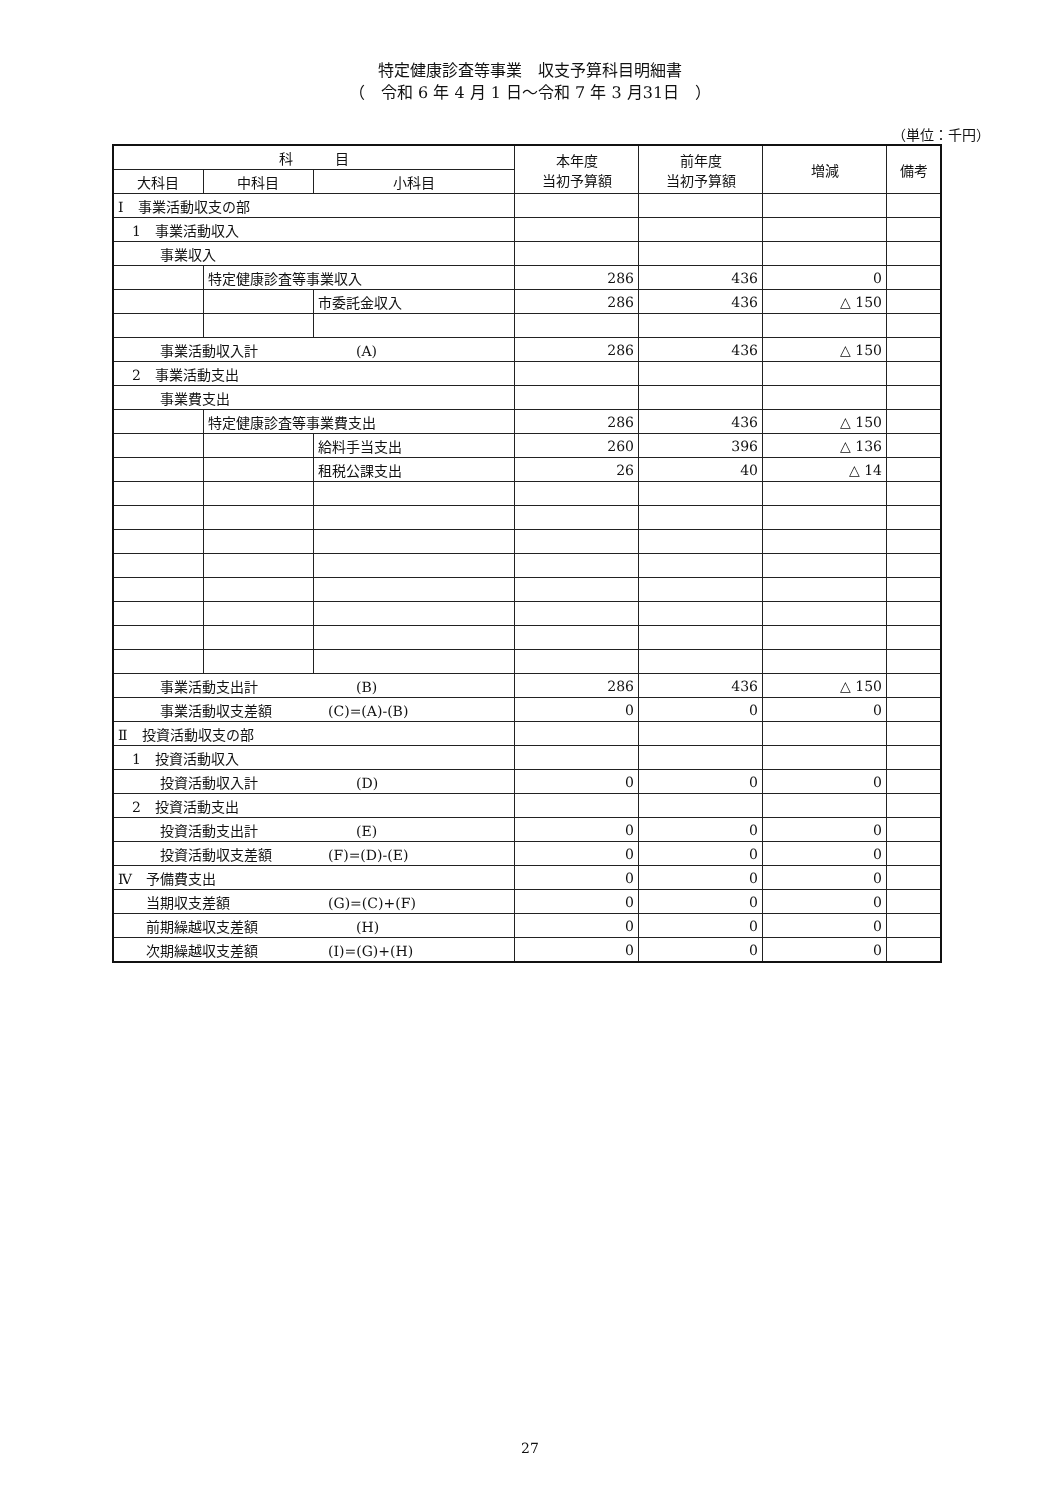特定健康診査等事業　収支予算科目明細書
（　令和 6 年 4 月 1 日～令和 7 年 3 月31日　）
（単位：千円）
| 科 目 | | | 本年度 当初予算額 | 前年度 当初予算額 | 増減 | 備考 |
| --- | --- | --- | --- | --- | --- | --- |
| 大科目 | 中科目 | 小科目 | | | | |
| Ⅰ 事業活動収支の部 | | | | | | |
| 1 事業活動収入 | | | | | | |
| 事業収入 | | | | | | |
| | 特定健康診査等事業収入 | | 286 | 436 | 0 | |
| | | 市委託金収入 | 286 | 436 | △ 150 | |
| 事業活動収入計 (A) | | | 286 | 436 | △ 150 | |
| 2 事業活動支出 | | | | | | |
| 事業費支出 | | | | | | |
| | 特定健康診査等事業費支出 | | 286 | 436 | △ 150 | |
| | | 給料手当支出 | 260 | 396 | △ 136 | |
| | | 租税公課支出 | 26 | 40 | △ 14 | |
| 事業活動支出計 (B) | | | 286 | 436 | △ 150 | |
| 事業活動収支差額 (C)=(A)-(B) | | | 0 | 0 | 0 | |
| Ⅱ 投資活動収支の部 | | | | | | |
| 1 投資活動収入 | | | | | | |
| 投資活動収入計 (D) | | | 0 | 0 | 0 | |
| 2 投資活動支出 | | | | | | |
| 投資活動支出計 (E) | | | 0 | 0 | 0 | |
| 投資活動収支差額 (F)=(D)-(E) | | | 0 | 0 | 0 | |
| Ⅳ 予備費支出 | | | 0 | 0 | 0 | |
| 当期収支差額 (G)=(C)+(F) | | | 0 | 0 | 0 | |
| 前期繰越収支差額 (H) | | | 0 | 0 | 0 | |
| 次期繰越収支差額 (I)=(G)+(H) | | | 0 | 0 | 0 | |
27